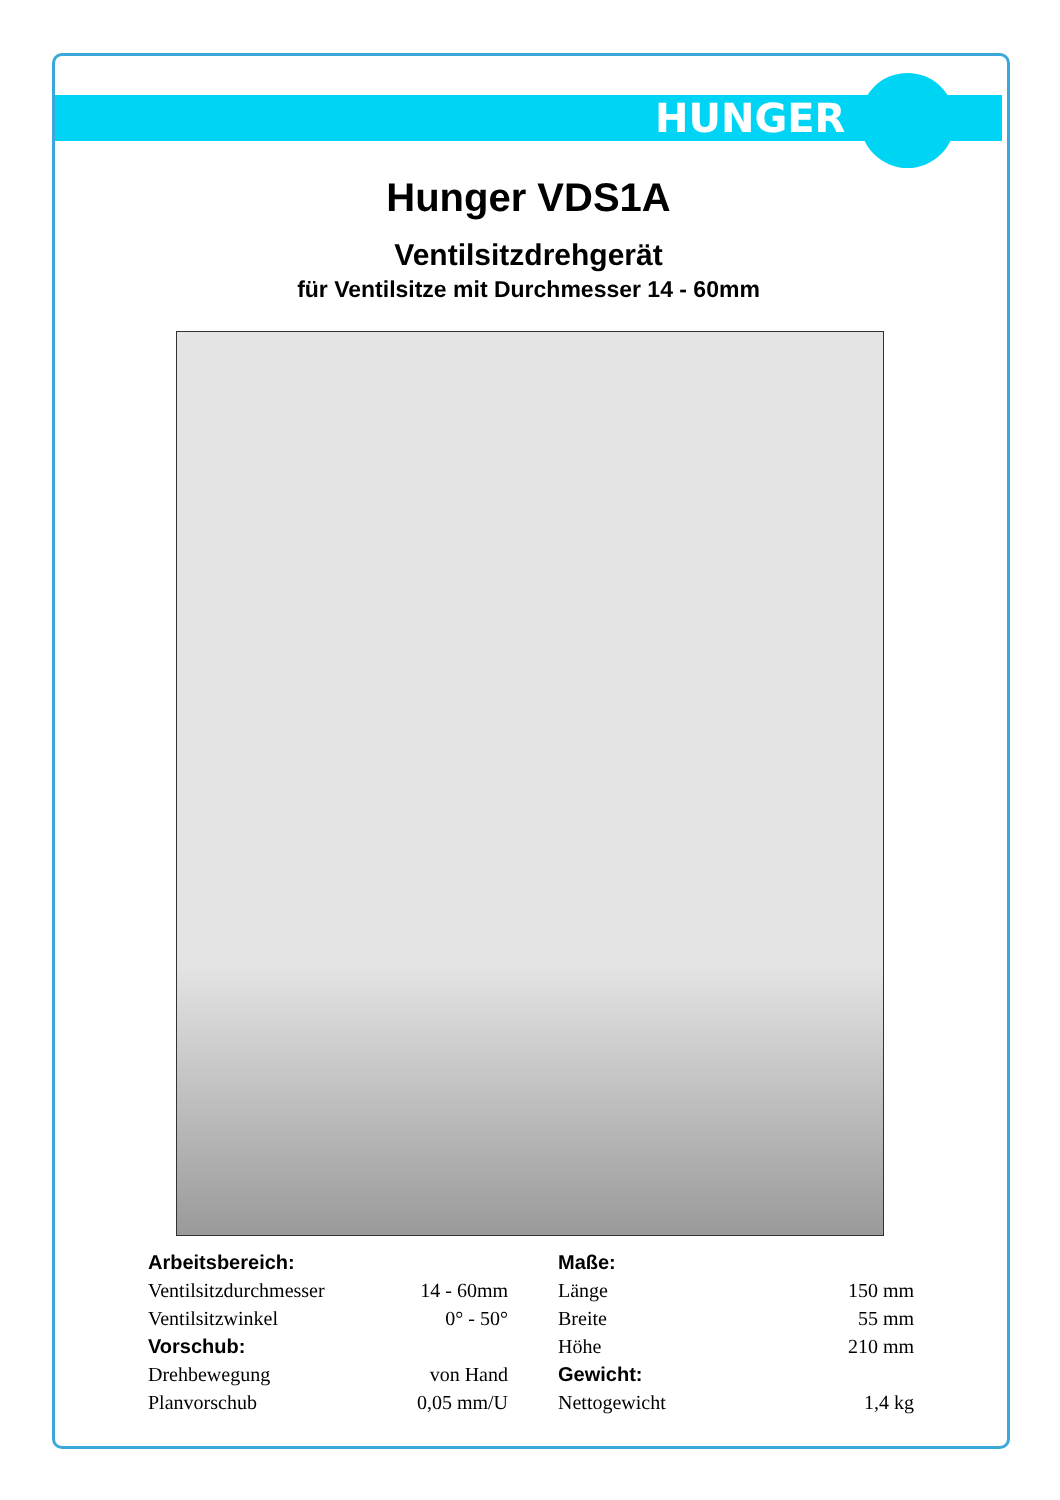HUNGER
Hunger VDS1A
Ventilsitzdrehgerät
für Ventilsitze mit Durchmesser 14 - 60mm
| Arbeitsbereich: | | Maße: | |
| Ventilsitzdurchmesser | 14 - 60mm | Länge | 150 mm |
| Ventilsitzwinkel | 0° - 50° | Breite | 55 mm |
| Vorschub: | | Höhe | 210 mm |
| Drehbewegung | von Hand | Gewicht: | |
| Planvorschub | 0,05 mm/U | Nettogewicht | 1,4 kg |